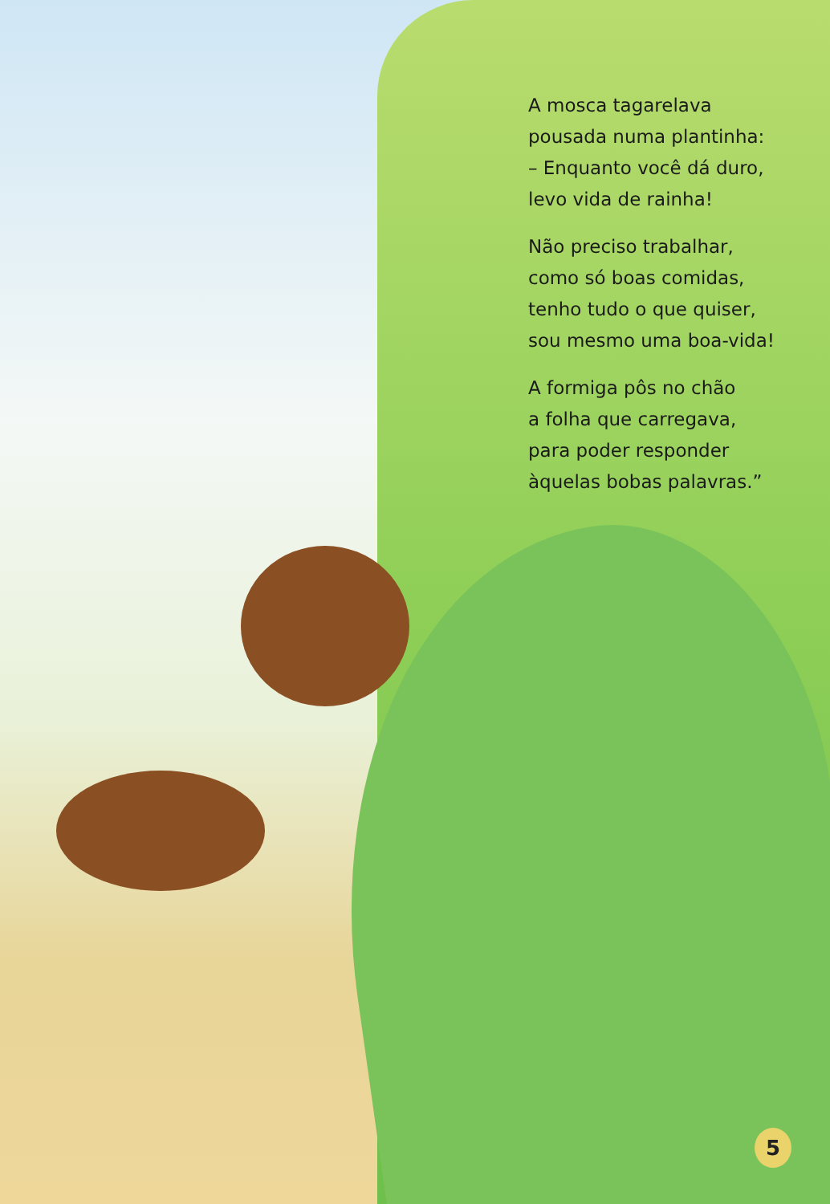A mosca tagarelava
pousada numa plantinha:
– Enquanto você dá duro,
levo vida de rainha!
Não preciso trabalhar,
como só boas comidas,
tenho tudo o que quiser,
sou mesmo uma boa-vida!
A formiga pôs no chão
a folha que carregava,
para poder responder
àquelas bobas palavras.”
5